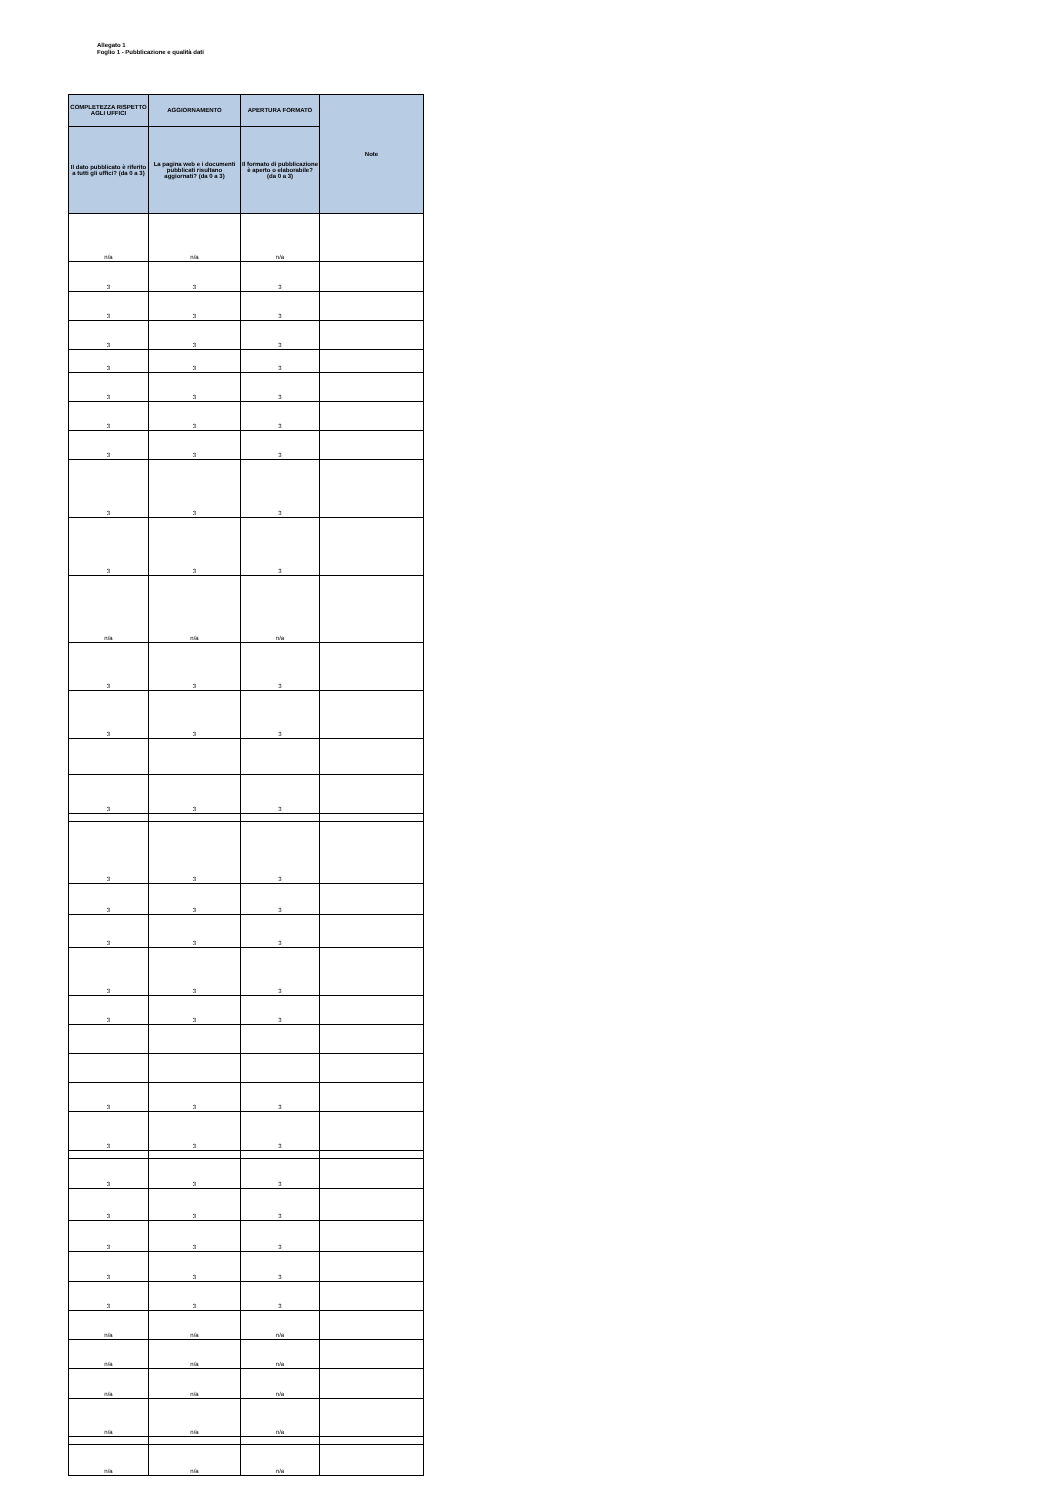Allegato 1
Foglio 1 - Pubblicazione e qualità dati
| COMPLETEZZA RISPETTO AGLI UFFICI | AGGIORNAMENTO | APERTURA FORMATO | Note |
| --- | --- | --- | --- |
| Il dato pubblicato è riferito a tutti gli uffici? (da 0 a 3) | La pagina web e i documenti pubblicati risultano aggiornati? (da 0 a 3) | Il formato di pubblicazione è aperto o elaborabile? (da 0 a 3) | |
| n/a | n/a | n/a | |
| 3 | 3 | 3 | |
| 3 | 3 | 3 | |
| 3 | 3 | 3 | |
| 3 | 3 | 3 | |
| 3 | 3 | 3 | |
| 3 | 3 | 3 | |
| 3 | 3 | 3 | |
| 3 | 3 | 3 | |
| 3 | 3 | 3 | |
| n/a | n/a | n/a | |
| 3 | 3 | 3 | |
| 3 | 3 | 3 | |
| 3 | 3 | 3 | |
| 3 | 3 | 3 | |
| 3 | 3 | 3 | |
| 3 | 3 | 3 | |
| 3 | 3 | 3 | |
| 3 | 3 | 3 | |
| 3 | 3 | 3 | |
| 3 | 3 | 3 | |
| 3 | 3 | 3 | |
| 3 | 3 | 3 | |
| 3 | 3 | 3 | |
| 3 | 3 | 3 | |
| 3 | 3 | 3 | |
| n/a | n/a | n/a | |
| n/a | n/a | n/a | |
| n/a | n/a | n/a | |
| n/a | n/a | n/a | |
| n/a | n/a | n/a | |